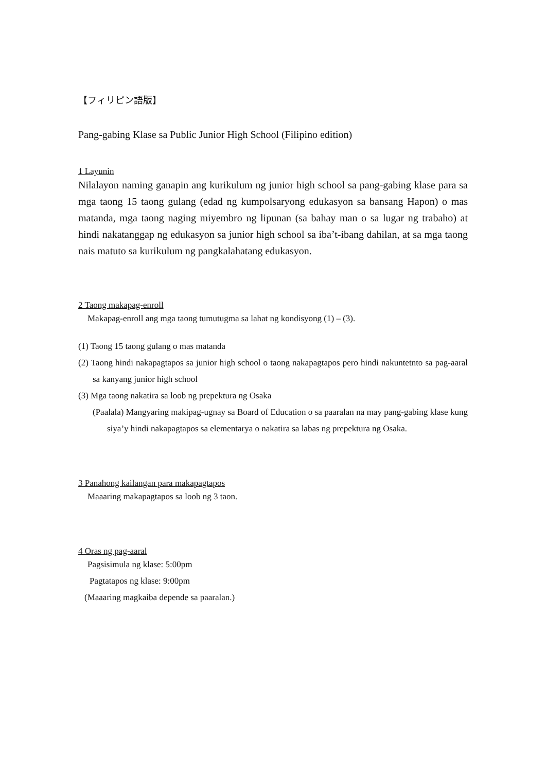【フィリピン語版】
Pang-gabing Klase sa Public Junior High School (Filipino edition)
1 Layunin
Nilalayon naming ganapin ang kurikulum ng junior high school sa pang-gabing klase para sa mga taong 15 taong gulang (edad ng kumpolsaryong edukasyon sa bansang Hapon) o mas matanda, mga taong naging miyembro ng lipunan (sa bahay man o sa lugar ng trabaho) at hindi nakatanggap ng edukasyon sa junior high school sa iba’t-ibang dahilan, at sa mga taong nais matuto sa kurikulum ng pangkalahatang edukasyon.
2 Taong makapag-enroll
Makapag-enroll ang mga taong tumutugma sa lahat ng kondisyong (1) – (3).
(1) Taong 15 taong gulang o mas matanda
(2) Taong hindi nakapagtapos sa junior high school o taong nakapagtapos pero hindi nakuntetnto sa pag-aaral sa kanyang junior high school
(3) Mga taong nakatira sa loob ng prepektura ng Osaka
(Paalala) Mangyaring makipag-ugnay sa Board of Education o sa paaralan na may pang-gabing klase kung siya’y hindi nakapagtapos sa elementarya o nakatira sa labas ng prepektura ng Osaka.
3 Panahong kailangan para makapagtapos
Maaaring makapagtapos sa loob ng 3 taon.
4 Oras ng pag-aaral
Pagsisimula ng klase: 5:00pm
Pagtatapos ng klase: 9:00pm
(Maaaring magkaiba depende sa paaralan.)